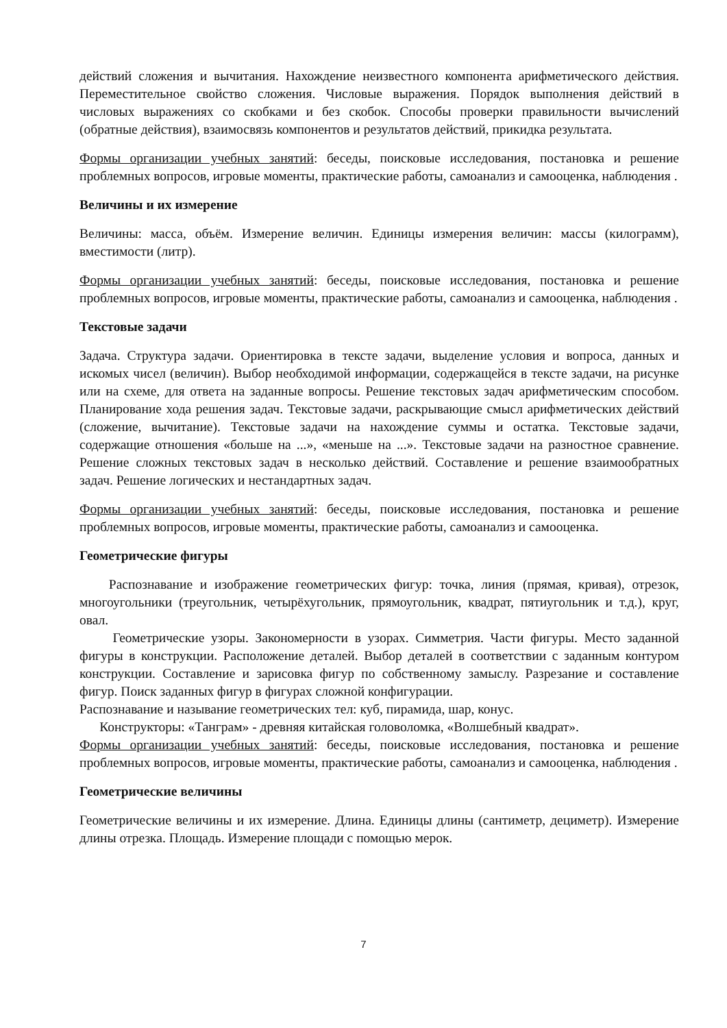действий сложения и вычитания. Нахождение неизвестного компонента арифметического действия. Переместительное свойство сложения. Числовые выражения. Порядок выполнения действий в числовых выражениях со скобками и без скобок. Способы проверки правильности вычислений (обратные действия), взаимосвязь компонентов и результатов действий, прикидка результата.
Формы организации учебных занятий: беседы, поисковые исследования, постановка и решение проблемных вопросов, игровые моменты, практические работы, самоанализ и самооценка, наблюдения .
Величины и их измерение
Величины: масса, объём. Измерение величин. Единицы измерения величин: массы (килограмм), вместимости (литр).
Формы организации учебных занятий: беседы, поисковые исследования, постановка и решение проблемных вопросов, игровые моменты, практические работы, самоанализ и самооценка, наблюдения .
Текстовые задачи
Задача. Структура задачи. Ориентировка в тексте задачи, выделение условия и вопроса, данных и искомых чисел (величин). Выбор необходимой информации, содержащейся в тексте задачи, на рисунке или на схеме, для ответа на заданные вопросы. Решение текстовых задач арифметическим способом. Планирование хода решения задач. Текстовые задачи, раскрывающие смысл арифметических действий (сложение, вычитание). Текстовые задачи на нахождение суммы и остатка. Текстовые задачи, содержащие отношения «больше на ...», «меньше на ...». Текстовые задачи на разностное сравнение. Решение сложных текстовых задач в несколько действий. Составление и решение взаимообратных задач. Решение логических и нестандартных задач.
Формы организации учебных занятий: беседы, поисковые исследования, постановка и решение проблемных вопросов, игровые моменты, практические работы, самоанализ и самооценка.
Геометрические фигуры
Распознавание и изображение геометрических фигур: точка, линия (прямая, кривая), отрезок, многоугольники (треугольник, четырёхугольник, прямоугольник, квадрат, пятиугольник и т.д.), круг, овал.
Геометрические узоры. Закономерности в узорах. Симметрия. Части фигуры. Место заданной фигуры в конструкции. Расположение деталей. Выбор деталей в соответствии с заданным контуром конструкции. Составление и зарисовка фигур по собственному замыслу. Разрезание и составление фигур. Поиск заданных фигур в фигурах сложной конфигурации.
Распознавание и называние геометрических тел: куб, пирамида, шар, конус.
Конструкторы: «Танграм» - древняя китайская головоломка, «Волшебный квадрат».
Формы организации учебных занятий: беседы, поисковые исследования, постановка и решение проблемных вопросов, игровые моменты, практические работы, самоанализ и самооценка, наблюдения .
Геометрические величины
Геометрические величины и их измерение. Длина. Единицы длины (сантиметр, дециметр). Измерение длины отрезка. Площадь. Измерение площади с помощью мерок.
7